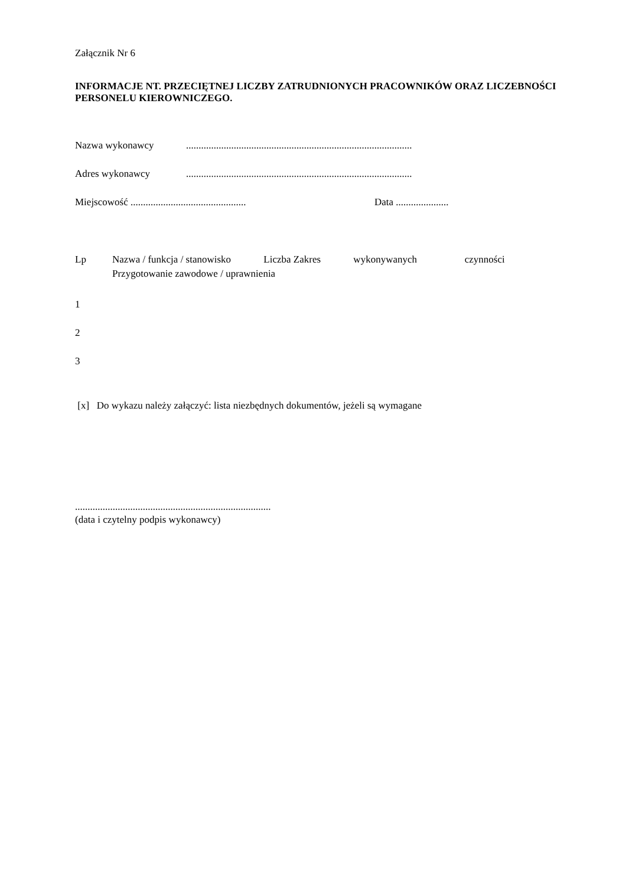Załącznik Nr 6
INFORMACJE NT. PRZECIĘTNEJ LICZBY ZATRUDNIONYCH PRACOWNIKÓW ORAZ LICZEBNOŚCI PERSONELU KIEROWNICZEGO.
Nazwa wykonawcy..........................................................................................
Adres wykonawcy..........................................................................................
Miejscowość .............................................. Data .....................
Lp Nazwa / funkcja / stanowisko Liczba Zakres wykonywanych czynności
Przygotowanie zawodowe / uprawnienia
1
2
3
[x] Do wykazu należy załączyć: lista niezbędnych dokumentów, jeżeli są wymagane
..............................................................................
(data i czytelny podpis wykonawcy)